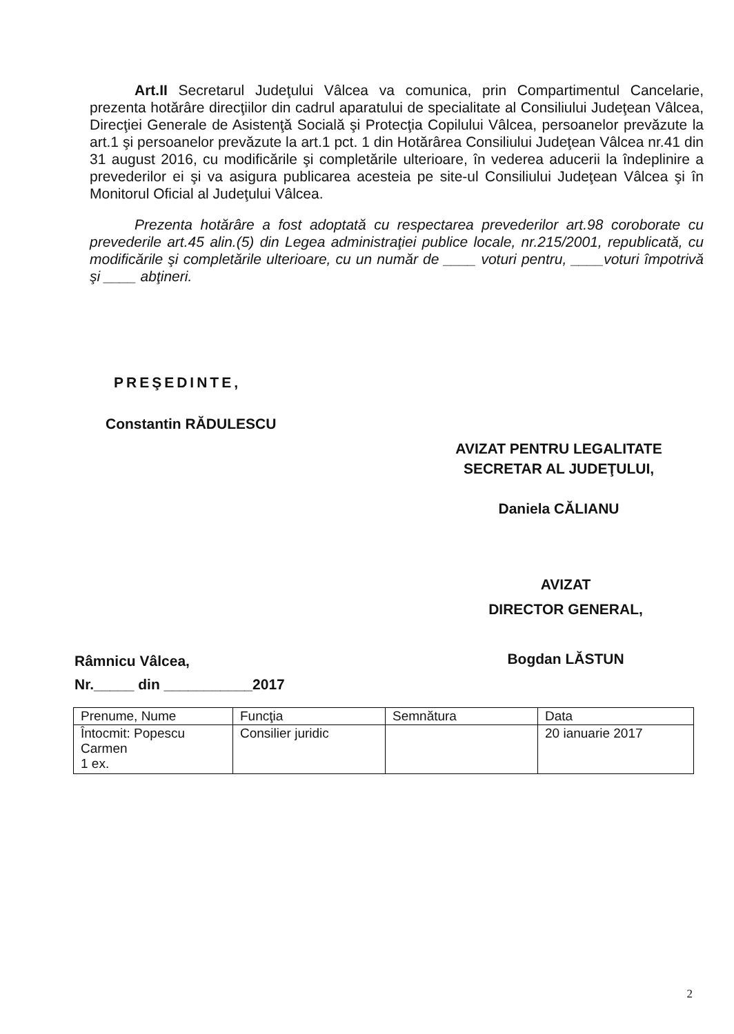Art.II Secretarul Judeţului Vâlcea va comunica, prin Compartimentul Cancelarie, prezenta hotărâre direcţiilor din cadrul aparatului de specialitate al Consiliului Judeţean Vâlcea, Direcţiei Generale de Asistenţă Socială şi Protecţia Copilului Vâlcea, persoanelor prevăzute la art.1 şi persoanelor prevăzute la art.1 pct. 1 din Hotărârea Consiliului Judeţean Vâlcea nr.41 din 31 august 2016, cu modificările şi completările ulterioare, în vederea aducerii la îndeplinire a prevederilor ei şi va asigura publicarea acesteia pe site-ul Consiliului Judeţean Vâlcea şi în Monitorul Oficial al Judeţului Vâlcea.
Prezenta hotărâre a fost adoptată cu respectarea prevederilor art.98 coroborate cu prevederile art.45 alin.(5) din Legea administraţiei publice locale, nr.215/2001, republicată, cu modificările şi completările ulterioare, cu un număr de ____ voturi pentru, ____voturi împotrivă şi ____ abţineri.
PREŞEDINTE,
Constantin RĂDULESCU
AVIZAT PENTRU LEGALITATE
SECRETAR AL JUDEŢULUI,
Daniela CĂLIANU
AVIZAT
DIRECTOR GENERAL,
Bogdan LĂSTUN
Râmnicu Vâlcea,
Nr._____ din ___________2017
| Prenume, Nume | Funcţia | Semnătura | Data |
| --- | --- | --- | --- |
| Întocmit: Popescu Carmen 1 ex. | Consilier juridic | | 20 ianuarie 2017 |
2